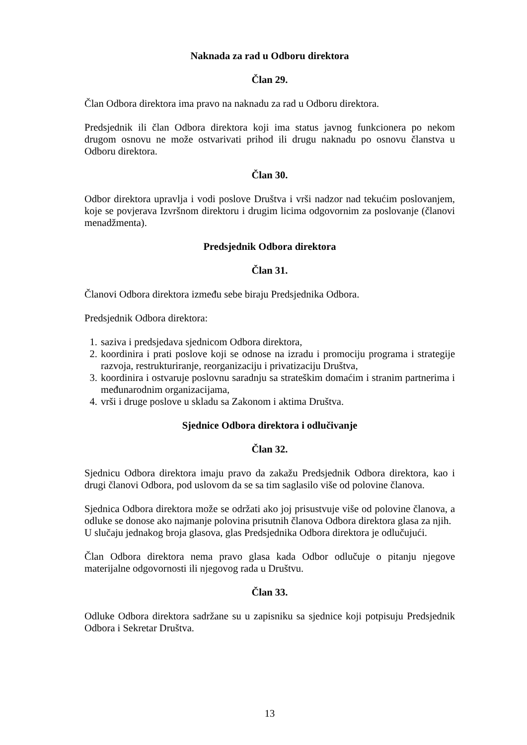Naknada za rad u Odboru direktora
Član 29.
Član Odbora direktora ima pravo na naknadu za rad u Odboru direktora.
Predsjednik ili član Odbora direktora koji ima status javnog funkcionera po nekom drugom osnovu ne može ostvarivati prihod ili drugu naknadu po osnovu članstva u Odboru direktora.
Član 30.
Odbor direktora upravlja i vodi poslove Društva i vrši nadzor nad tekućim poslovanjem, koje se povjerava Izvršnom direktoru i drugim licima odgovornim za poslovanje (članovi menadžmenta).
Predsjednik Odbora direktora
Član 31.
Članovi Odbora direktora između sebe biraju Predsjednika Odbora.
Predsjednik Odbora direktora:
1. saziva i predsjedava sjednicom Odbora direktora,
2. koordinira i prati poslove koji se odnose na izradu i promociju programa i strategije razvoja, restrukturiranje, reorganizaciju i privatizaciju Društva,
3. koordinira i ostvaruje poslovnu saradnju sa strateškim domaćim i stranim partnerima i međunarodnim organizacijama,
4. vrši i druge poslove u skladu sa Zakonom i aktima Društva.
Sjednice Odbora direktora i odlučivanje
Član 32.
Sjednicu Odbora direktora imaju pravo da zakažu Predsjednik Odbora direktora, kao i drugi članovi Odbora, pod uslovom da se sa tim saglasilo više od polovine članova.
Sjednica Odbora direktora može se održati ako joj prisustvuje više od polovine članova, a odluke se donose ako najmanje polovina prisutnih članova Odbora direktora glasa za njih.
U slučaju jednakog broja glasova, glas Predsjednika Odbora direktora je odlučujući.
Član Odbora direktora nema pravo glasa kada Odbor odlučuje o pitanju njegove materijalne odgovornosti ili njegovog rada u Društvu.
Član 33.
Odluke Odbora direktora sadržane su u zapisniku sa sjednice koji potpisuju Predsjednik Odbora i Sekretar Društva.
13